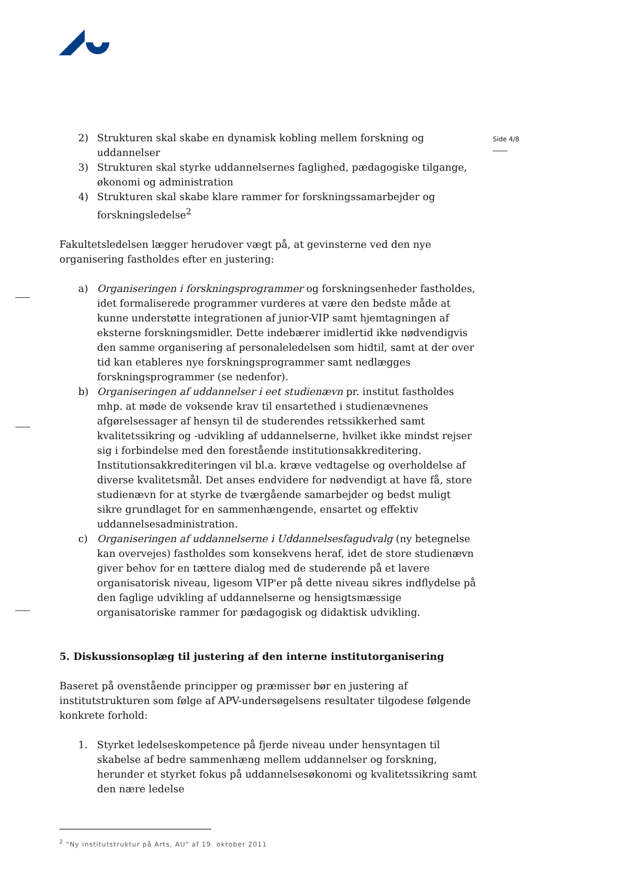Side 4/8
2) Strukturen skal skabe en dynamisk kobling mellem forskning og uddannelser
3) Strukturen skal styrke uddannelsernes faglighed, pædagogiske tilgange, økonomi og administration
4) Strukturen skal skabe klare rammer for forskningssamarbejder og forskningsledelse<sup>2</sup>
Fakultetsledelsen lægger herudover vægt på, at gevinsterne ved den nye organisering fastholdes efter en justering:
a) Organiseringen i forskningsprogrammer og forskningsenheder fastholdes, idet formaliserede programmer vurderes at være den bedste måde at kunne understøtte integrationen af junior-VIP samt hjemtagningen af eksterne forskningsmidler. Dette indebærer imidlertid ikke nødvendigvis den samme organisering af personaleledelsen som hidtil, samt at der over tid kan etableres nye forskningsprogrammer samt nedlægges forskningsprogrammer (se nedenfor).
b) Organiseringen af uddannelser i eet studienævn pr. institut fastholdes mhp. at møde de voksende krav til ensartethed i studienævnenes afgørelsessager af hensyn til de studerendes retssikkerhed samt kvalitetssikring og -udvikling af uddannelserne, hvilket ikke mindst rejser sig i forbindelse med den forestående institutionsakkreditering. Institutionsakkrediteringen vil bl.a. kræve vedtagelse og overholdelse af diverse kvalitetsmål. Det anses endvidere for nødvendigt at have få, store studienævn for at styrke de tværgående samarbejder og bedst muligt sikre grundlaget for en sammenhængende, ensartet og effektiv uddannelsesadministration.
c) Organiseringen af uddannelserne i Uddannelsesfagudvalg (ny betegnelse kan overvejes) fastholdes som konsekvens heraf, idet de store studienævn giver behov for en tættere dialog med de studerende på et lavere organisatorisk niveau, ligesom VIP'er på dette niveau sikres indflydelse på den faglige udvikling af uddannelserne og hensigtsmæssige organisatoriske rammer for pædagogisk og didaktisk udvikling.
5. Diskussionsoplæg til justering af den interne institutorganisering
Baseret på ovenstående principper og præmisser bør en justering af institutstrukturen som følge af APV-undersøgelsens resultater tilgodese følgende konkrete forhold:
1. Styrket ledelseskompetence på fjerde niveau under hensyntagen til skabelse af bedre sammenhæng mellem uddannelser og forskning, herunder et styrket fokus på uddannelsesøkonomi og kvalitetssikring samt den nære ledelse
<sup>2</sup> "Ny institutstruktur på Arts, AU" af 19. oktober 2011